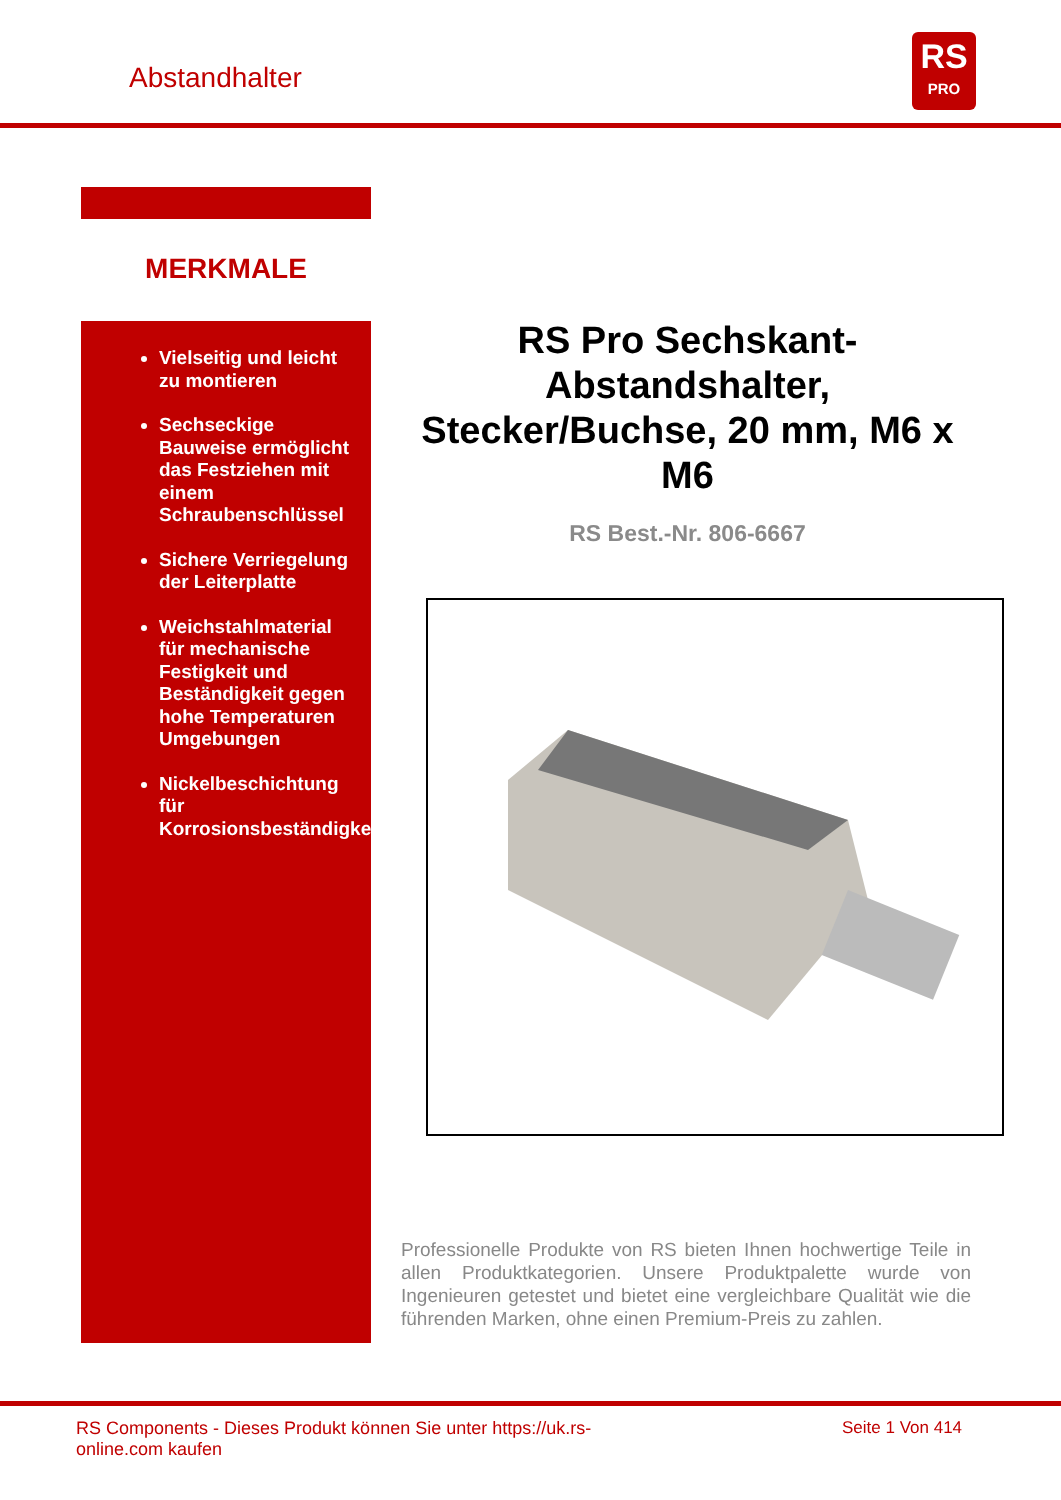Abstandhalter
RS
PRO
MERKMALE
Vielseitig und leicht zu montieren
Sechseckige Bauweise ermöglicht das Festziehen mit einem Schraubenschlüssel
Sichere Verriegelung der Leiterplatte
Weichstahlmaterial für mechanische Festigkeit und Beständigkeit gegen hohe Temperaturen Umgebungen
Nickelbeschichtung für Korrosionsbeständigkeit
RS Pro Sechskant-Abstandshalter, Stecker/Buchse, 20 mm, M6 x M6
RS Best.-Nr. 806-6667
Professionelle Produkte von RS bieten Ihnen hochwertige Teile in allen Produktkategorien. Unsere Produktpalette wurde von Ingenieuren getestet und bietet eine vergleichbare Qualität wie die führenden Marken, ohne einen Premium-Preis zu zahlen.
RS Components - Dieses Produkt können Sie unter https://uk.rs-online.com kaufen
Seite 1 Von 414